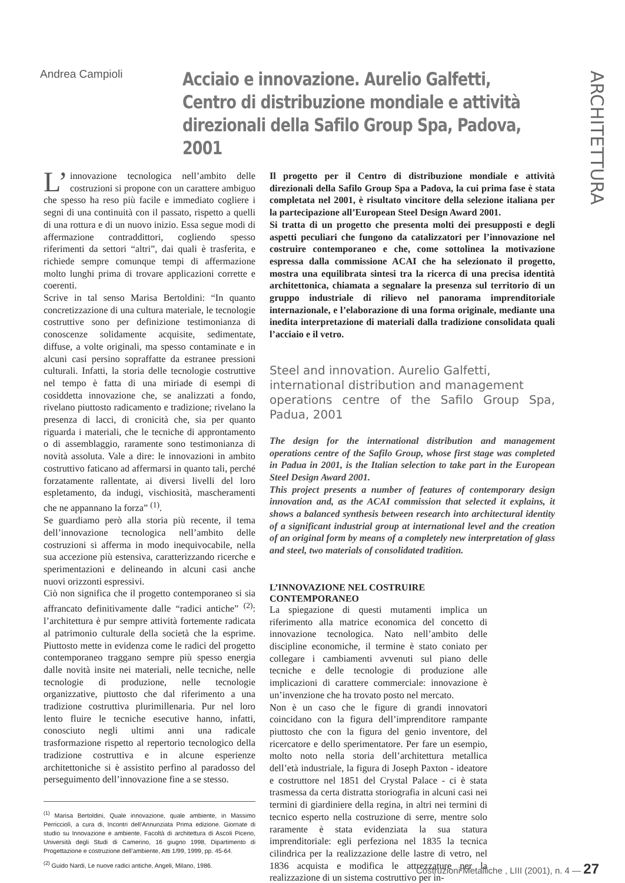ARCHITETTURA
Andrea Campioli
Acciaio e innovazione. Aurelio Galfetti,
Centro di distribuzione mondiale e attività
direzionali della Safilo Group Spa, Padova, 2001
L’ innovazione tecnologica nell’ambito delle costruzioni si propone con un carattere ambiguo che spesso ha reso più facile e immediato cogliere i segni di una continuità con il passato, rispetto a quelli di una rottura e di un nuovo inizio. Essa segue modi di affermazione contraddittori, cogliendo spesso riferimenti da settori “altri”, dai quali è trasferita, e richiede sempre comunque tempi di affermazione molto lunghi prima di trovare applicazioni corrette e coerenti.
Scrive in tal senso Marisa Bertoldini: “In quanto concretizzazione di una cultura materiale, le tecnologie costruttive sono per definizione testimonianza di conoscenze solidamente acquisite, sedimentate, diffuse, a volte originali, ma spesso contaminate e in alcuni casi persino sopraffatte da estranee pressioni culturali. Infatti, la storia delle tecnologie costruttive nel tempo è fatta di una miriade di esempi di cosiddetta innovazione che, se analizzati a fondo, rivelano piuttosto radicamento e tradizione; rivelano la presenza di lacci, di cronicità che, sia per quanto riguarda i materiali, che le tecniche di approntamento o di assemblaggio, raramente sono testimonianza di novità assoluta. Vale a dire: le innovazioni in ambito costruttivo faticano ad affermarsi in quanto tali, perché forzatamente rallentate, ai diversi livelli del loro espletamento, da indugi, vischiosità, mascheramenti che ne appannano la forza” <sup>(1)</sup>.
Se guardiamo però alla storia più recente, il tema dell’innovazione tecnologica nell’ambito delle costruzioni si afferma in modo inequivocabile, nella sua accezione più estensiva, caratterizzando ricerche e sperimentazioni e delineando in alcuni casi anche nuovi orizzonti espressivi.
Ciò non significa che il progetto contemporaneo si sia affrancato definitivamente dalle “radici antiche” <sup>(2)</sup>: l’architettura è pur sempre attività fortemente radicata al patrimonio culturale della società che la esprime. Piuttosto mette in evidenza come le radici del progetto contemporaneo traggano sempre più spesso energia dalle novità insite nei materiali, nelle tecniche, nelle tecnologie di produzione, nelle tecnologie organizzative, piuttosto che dal riferimento a una tradizione costruttiva plurimillenaria. Pur nel loro lento fluire le tecniche esecutive hanno, infatti, conosciuto negli ultimi anni una radicale trasformazione rispetto al repertorio tecnologico della tradizione costruttiva e in alcune esperienze architettoniche si è assistito perfino al paradosso del perseguimento dell’innovazione fine a se stesso.
<sup>(1)</sup> Marisa Bertoldini, Quale innovazione, quale ambiente, in Massimo Perricciolì, a cura di, Incontri dell’Annunziata Prima edizione. Giornate di studio su Innovazione e ambiente, Facoltà di architettura di Ascoli Piceno, Università degli Studi di Camerino, 16 giugno 1998, Dipartimento di Progettazione e costruzione dell’ambiente, Atti 1/99, 1999, pp. 45-64.
<sup>(2)</sup> Guido Nardi, Le nuove radici antiche, Angeli, Milano, 1986.
Il progetto per il Centro di distribuzione mondiale e attività direzionali della Safilo Group Spa a Padova, la cui prima fase è stata completata nel 2001, è risultato vincitore della selezione italiana per la partecipazione all’European Steel Design Award 2001.
Si tratta di un progetto che presenta molti dei presupposti e degli aspetti peculiari che fungono da catalizzatori per l’innovazione nel costruire contemporaneo e che, come sottolinea la motivazione espressa dalla commissione ACAI che ha selezionato il progetto, mostra una equilibrata sintesi tra la ricerca di una precisa identità architettonica, chiamata a segnalare la presenza sul territorio di un gruppo industriale di rilievo nel panorama imprenditoriale internazionale, e l’elaborazione di una forma originale, mediante una inedita interpretazione di materiali dalla tradizione consolidata quali l’acciaio e il vetro.
Steel and innovation. Aurelio Galfetti,
international distribution and management
operations centre of the Safilo Group Spa, Padua, 2001
The design for the international distribution and management operations centre of the Safilo Group, whose first stage was completed in Padua in 2001, is the Italian selection to take part in the European Steel Design Award 2001.
This project presents a number of features of contemporary design innovation and, as the ACAI commission that selected it explains, it shows a balanced synthesis between research into architectural identity of a significant industrial group at international level and the creation of an original form by means of a completely new interpretation of glass and steel, two materials of consolidated tradition.
L’INNOVAZIONE NEL COSTRUIRE
CONTEMPORANEO
La spiegazione di questi mutamenti implica un riferimento alla matrice economica del concetto di innovazione tecnologica. Nato nell’ambito delle discipline economiche, il termine è stato coniato per collegare i cambiamenti avvenuti sul piano delle tecniche e delle tecnologie di produzione alle implicazioni di carattere commerciale: innovazione è un’invenzione che ha trovato posto nel mercato.
Non è un caso che le figure di grandi innovatori coincidano con la figura dell’imprenditore rampante piuttosto che con la figura del genio inventore, del ricercatore e dello sperimentatore. Per fare un esempio, molto noto nella storia dell’architettura metallica dell’età industriale, la figura di Joseph Paxton - ideatore e costruttore nel 1851 del Crystal Palace - ci è stata trasmessa da certa distratta storiografia in alcuni casi nei termini di giardiniere della regina, in altri nei termini di tecnico esperto nella costruzione di serre, mentre solo raramente è stata evidenziata la sua statura imprenditoriale: egli perfeziona nel 1835 la tecnica cilindrica per la realizzazione delle lastre di vetro, nel 1836 acquista e modifica le attrezzature per la realizzazione di un sistema costruttivo per in-
Costruzioni Metalliche , LIII (2001), n. 4 — 27